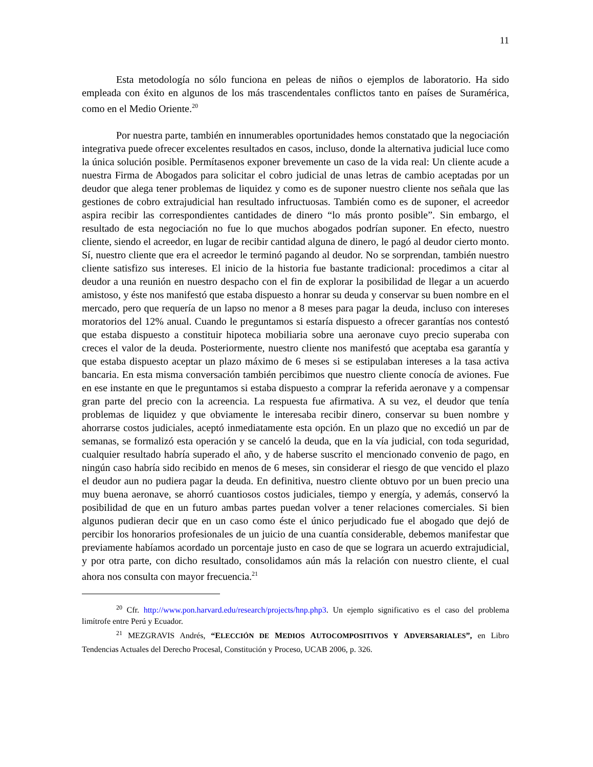11
Esta metodología no sólo funciona en peleas de niños o ejemplos de laboratorio. Ha sido empleada con éxito en algunos de los más trascendentales conflictos tanto en países de Suramérica, como en el Medio Oriente.<sup>20</sup>
Por nuestra parte, también en innumerables oportunidades hemos constatado que la negociación integrativa puede ofrecer excelentes resultados en casos, incluso, donde la alternativa judicial luce como la única solución posible. Permítasenos exponer brevemente un caso de la vida real: Un cliente acude a nuestra Firma de Abogados para solicitar el cobro judicial de unas letras de cambio aceptadas por un deudor que alega tener problemas de liquidez y como es de suponer nuestro cliente nos señala que las gestiones de cobro extrajudicial han resultado infructuosas. También como es de suponer, el acreedor aspira recibir las correspondientes cantidades de dinero “lo más pronto posible”. Sin embargo, el resultado de esta negociación no fue lo que muchos abogados podrían suponer. En efecto, nuestro cliente, siendo el acreedor, en lugar de recibir cantidad alguna de dinero, le pagó al deudor cierto monto. Sí, nuestro cliente que era el acreedor le terminó pagando al deudor. No se sorprendan, también nuestro cliente satisfizo sus intereses. El inicio de la historia fue bastante tradicional: procedimos a citar al deudor a una reunión en nuestro despacho con el fin de explorar la posibilidad de llegar a un acuerdo amistoso, y éste nos manifestó que estaba dispuesto a honrar su deuda y conservar su buen nombre en el mercado, pero que requería de un lapso no menor a 8 meses para pagar la deuda, incluso con intereses moratorios del 12% anual. Cuando le preguntamos si estaría dispuesto a ofrecer garantías nos contestó que estaba dispuesto a constituir hipoteca mobiliaria sobre una aeronave cuyo precio superaba con creces el valor de la deuda. Posteriormente, nuestro cliente nos manifestó que aceptaba esa garantía y que estaba dispuesto aceptar un plazo máximo de 6 meses si se estipulaban intereses a la tasa activa bancaria. En esta misma conversación también percibimos que nuestro cliente conocía de aviones. Fue en ese instante en que le preguntamos si estaba dispuesto a comprar la referida aeronave y a compensar gran parte del precio con la acreencia. La respuesta fue afirmativa. A su vez, el deudor que tenía problemas de liquidez y que obviamente le interesaba recibir dinero, conservar su buen nombre y ahorrarse costos judiciales, aceptó inmediatamente esta opción. En un plazo que no excedió un par de semanas, se formalizó esta operación y se canceló la deuda, que en la vía judicial, con toda seguridad, cualquier resultado habría superado el año, y de haberse suscrito el mencionado convenio de pago, en ningún caso habría sido recibido en menos de 6 meses, sin considerar el riesgo de que vencido el plazo el deudor aun no pudiera pagar la deuda. En definitiva, nuestro cliente obtuvo por un buen precio una muy buena aeronave, se ahorró cuantiosos costos judiciales, tiempo y energía, y además, conservó la posibilidad de que en un futuro ambas partes puedan volver a tener relaciones comerciales. Si bien algunos pudieran decir que en un caso como éste el único perjudicado fue el abogado que dejó de percibir los honorarios profesionales de un juicio de una cuantía considerable, debemos manifestar que previamente habíamos acordado un porcentaje justo en caso de que se lograra un acuerdo extrajudicial, y por otra parte, con dicho resultado, consolidamos aún más la relación con nuestro cliente, el cual ahora nos consulta con mayor frecuencia.<sup>21</sup>
<sup>20</sup> Cfr. http://www.pon.harvard.edu/research/projects/hnp.php3. Un ejemplo significativo es el caso del problema limítrofe entre Perú y Ecuador.
<sup>21</sup> MEZGRAVIS Andrés, “E LECCIÓN DE MEDIOS AUTOCOMPOSITIVOS Y ADVERSARIALES”, en Libro Tendencias Actuales del Derecho Procesal, Constitución y Proceso, UCAB 2006, p. 326.